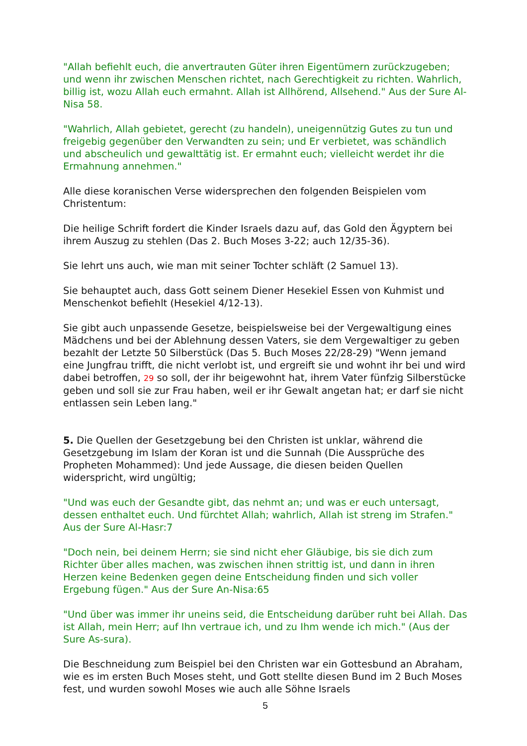"Allah befiehlt euch, die anvertrauten Güter ihren Eigentümern zurückzugeben; und wenn ihr zwischen Menschen richtet, nach Gerechtigkeit zu richten. Wahrlich, billig ist, wozu Allah euch ermahnt. Allah ist Allhörend, Allsehend." Aus der Sure Al-Nisa 58.
"Wahrlich, Allah gebietet, gerecht (zu handeln), uneigennützig Gutes zu tun und freigebig gegenüber den Verwandten zu sein; und Er verbietet, was schändlich und abscheulich und gewalttätig ist. Er ermahnt euch; vielleicht werdet ihr die Ermahnung annehmen."
Alle diese koranischen Verse widersprechen den folgenden Beispielen vom Christentum:
Die heilige Schrift fordert die Kinder Israels dazu auf, das Gold den Ägyptern bei ihrem Auszug zu stehlen (Das 2. Buch Moses 3-22; auch 12/35-36).
Sie lehrt uns auch, wie man mit seiner Tochter schläft (2 Samuel 13).
Sie behauptet auch, dass Gott seinem Diener Hesekiel Essen von Kuhmist und Menschenkot befiehlt (Hesekiel 4/12-13).
Sie gibt auch unpassende Gesetze, beispielsweise bei der Vergewaltigung eines Mädchens und bei der Ablehnung dessen Vaters, sie dem Vergewaltiger zu geben bezahlt der Letzte 50 Silberstück (Das 5. Buch Moses 22/28-29) "Wenn jemand eine Jungfrau trifft, die nicht verlobt ist, und ergreift sie und wohnt ihr bei und wird dabei betroffen, 29 so soll, der ihr beigewohnt hat, ihrem Vater fünfzig Silberstücke geben und soll sie zur Frau haben, weil er ihr Gewalt angetan hat; er darf sie nicht entlassen sein Leben lang."
5. Die Quellen der Gesetzgebung bei den Christen ist unklar, während die Gesetzgebung im Islam der Koran ist und die Sunnah (Die Aussprüche des Propheten Mohammed): Und jede Aussage, die diesen beiden Quellen widerspricht, wird ungültig;
"Und was euch der Gesandte gibt, das nehmt an; und was er euch untersagt, dessen enthaltet euch. Und fürchtet Allah; wahrlich, Allah ist streng im Strafen." Aus der Sure Al-Hasr:7
"Doch nein, bei deinem Herrn; sie sind nicht eher Gläubige, bis sie dich zum Richter über alles machen, was zwischen ihnen strittig ist, und dann in ihren Herzen keine Bedenken gegen deine Entscheidung finden und sich voller Ergebung fügen." Aus der Sure An-Nisa:65
"Und über was immer ihr uneins seid, die Entscheidung darüber ruht bei Allah. Das ist Allah, mein Herr; auf Ihn vertraue ich, und zu Ihm wende ich mich." (Aus der Sure As-sura).
Die Beschneidung zum Beispiel bei den Christen war ein Gottesbund an Abraham, wie es im ersten Buch Moses steht, und Gott stellte diesen Bund im 2 Buch Moses fest, und wurden sowohl Moses wie auch alle Söhne Israels
5